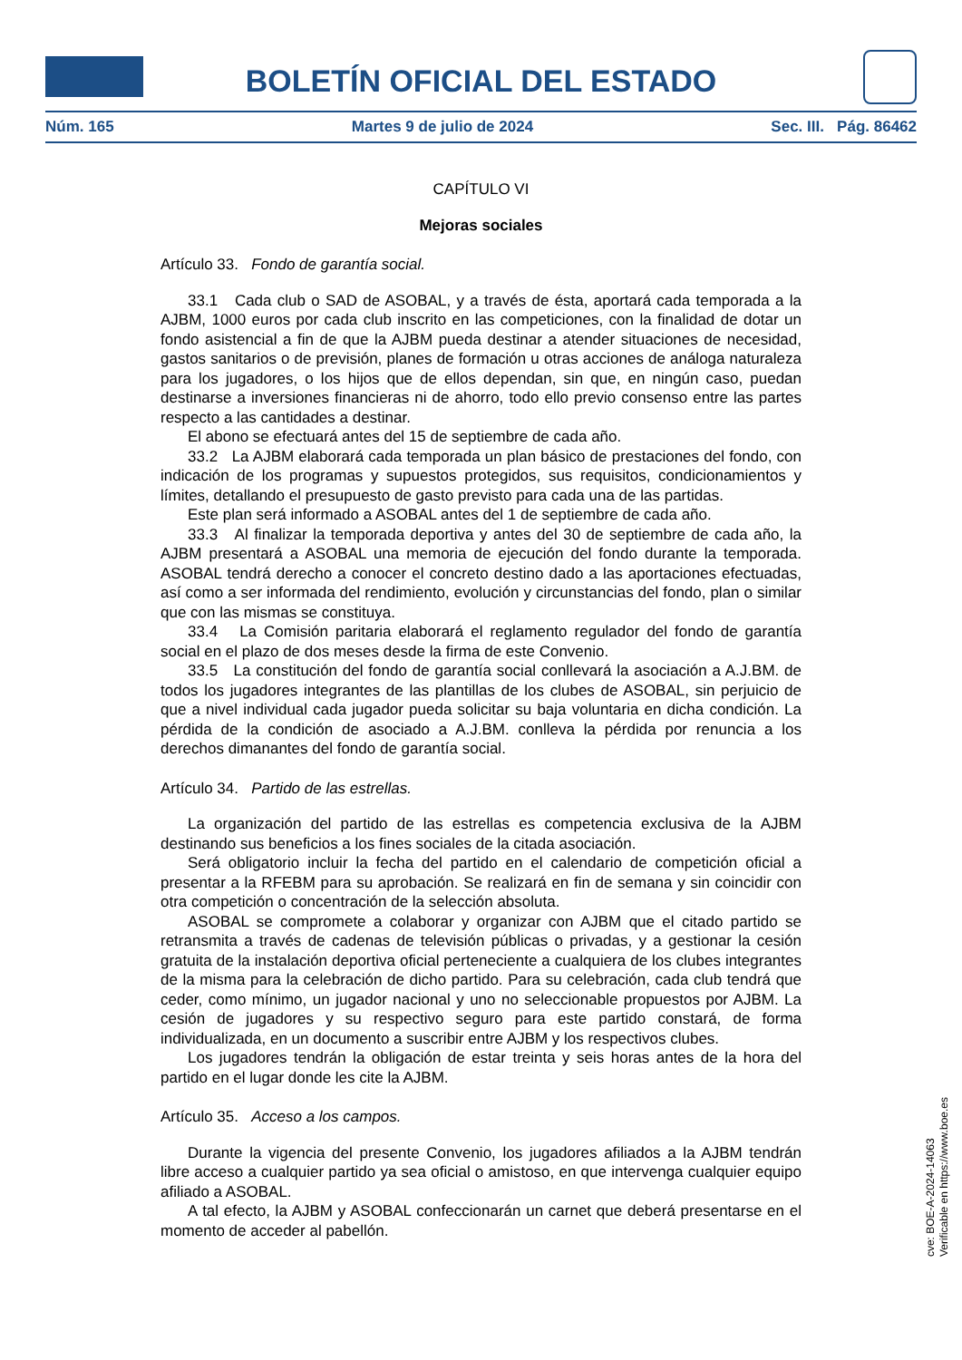BOLETÍN OFICIAL DEL ESTADO
Núm. 165 Martes 9 de julio de 2024 Sec. III. Pág. 86462
CAPÍTULO VI
Mejoras sociales
Artículo 33. Fondo de garantía social.
33.1 Cada club o SAD de ASOBAL, y a través de ésta, aportará cada temporada a la AJBM, 1000 euros por cada club inscrito en las competiciones, con la finalidad de dotar un fondo asistencial a fin de que la AJBM pueda destinar a atender situaciones de necesidad, gastos sanitarios o de previsión, planes de formación u otras acciones de análoga naturaleza para los jugadores, o los hijos que de ellos dependan, sin que, en ningún caso, puedan destinarse a inversiones financieras ni de ahorro, todo ello previo consenso entre las partes respecto a las cantidades a destinar.
El abono se efectuará antes del 15 de septiembre de cada año.
33.2 La AJBM elaborará cada temporada un plan básico de prestaciones del fondo, con indicación de los programas y supuestos protegidos, sus requisitos, condicionamientos y límites, detallando el presupuesto de gasto previsto para cada una de las partidas.
Este plan será informado a ASOBAL antes del 1 de septiembre de cada año.
33.3 Al finalizar la temporada deportiva y antes del 30 de septiembre de cada año, la AJBM presentará a ASOBAL una memoria de ejecución del fondo durante la temporada. ASOBAL tendrá derecho a conocer el concreto destino dado a las aportaciones efectuadas, así como a ser informada del rendimiento, evolución y circunstancias del fondo, plan o similar que con las mismas se constituya.
33.4 La Comisión paritaria elaborará el reglamento regulador del fondo de garantía social en el plazo de dos meses desde la firma de este Convenio.
33.5 La constitución del fondo de garantía social conllevará la asociación a A.J.BM. de todos los jugadores integrantes de las plantillas de los clubes de ASOBAL, sin perjuicio de que a nivel individual cada jugador pueda solicitar su baja voluntaria en dicha condición. La pérdida de la condición de asociado a A.J.BM. conlleva la pérdida por renuncia a los derechos dimanantes del fondo de garantía social.
Artículo 34. Partido de las estrellas.
La organización del partido de las estrellas es competencia exclusiva de la AJBM destinando sus beneficios a los fines sociales de la citada asociación.
Será obligatorio incluir la fecha del partido en el calendario de competición oficial a presentar a la RFEBM para su aprobación. Se realizará en fin de semana y sin coincidir con otra competición o concentración de la selección absoluta.
ASOBAL se compromete a colaborar y organizar con AJBM que el citado partido se retransmita a través de cadenas de televisión públicas o privadas, y a gestionar la cesión gratuita de la instalación deportiva oficial perteneciente a cualquiera de los clubes integrantes de la misma para la celebración de dicho partido. Para su celebración, cada club tendrá que ceder, como mínimo, un jugador nacional y uno no seleccionable propuestos por AJBM. La cesión de jugadores y su respectivo seguro para este partido constará, de forma individualizada, en un documento a suscribir entre AJBM y los respectivos clubes.
Los jugadores tendrán la obligación de estar treinta y seis horas antes de la hora del partido en el lugar donde les cite la AJBM.
Artículo 35. Acceso a los campos.
Durante la vigencia del presente Convenio, los jugadores afiliados a la AJBM tendrán libre acceso a cualquier partido ya sea oficial o amistoso, en que intervenga cualquier equipo afiliado a ASOBAL.
A tal efecto, la AJBM y ASOBAL confeccionarán un carnet que deberá presentarse en el momento de acceder al pabellón.
cve: BOE-A-2024-14063
Verificable en https://www.boe.es